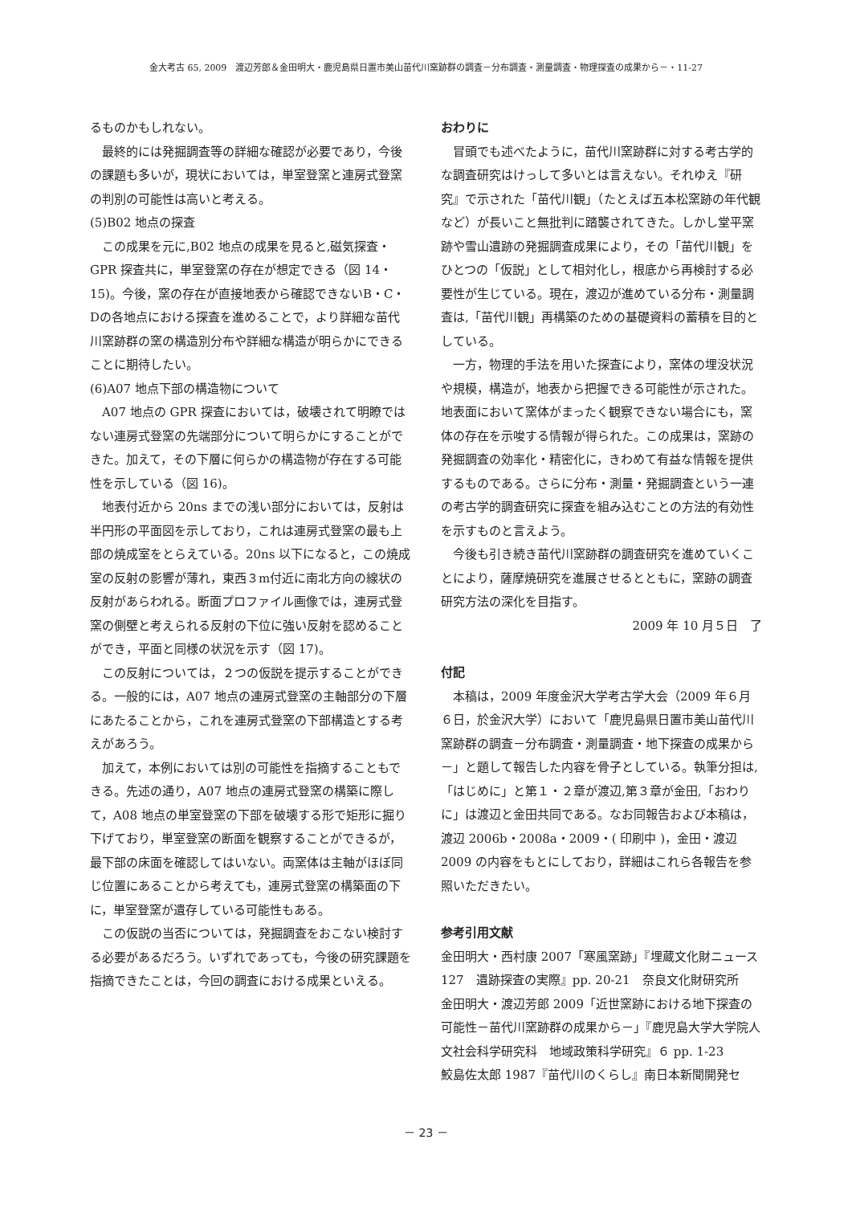金大考古 65, 2009　渡辺芳郎＆金田明大・鹿児島県日置市美山苗代川窯跡群の調査－分布調査・測量調査・物理探査の成果から－・11-27
るものかもしれない。
最終的には発掘調査等の詳細な確認が必要であり，今後の課題も多いが，現状においては，単室登窯と連房式登窯の判別の可能性は高いと考える。
(5)B02 地点の探査
この成果を元に,B02 地点の成果を見ると,磁気探査・GPR 探査共に，単室登窯の存在が想定できる（図 14・15)。今後，窯の存在が直接地表から確認できないB・C・Dの各地点における探査を進めることで，より詳細な苗代川窯跡群の窯の構造別分布や詳細な構造が明らかにできることに期待したい。
(6)A07 地点下部の構造物について
A07 地点の GPR 探査においては，破壊されて明瞭ではない連房式登窯の先端部分について明らかにすることができた。加えて，その下層に何らかの構造物が存在する可能性を示している（図 16)。
地表付近から 20ns までの浅い部分においては，反射は半円形の平面図を示しており，これは連房式登窯の最も上部の焼成室をとらえている。20ns 以下になると，この焼成室の反射の影響が薄れ，東西３m付近に南北方向の線状の反射があらわれる。断面プロファイル画像では，連房式登窯の側壁と考えられる反射の下位に強い反射を認めることができ，平面と同様の状況を示す（図 17)。
この反射については，２つの仮説を提示することができる。一般的には，A07 地点の連房式登窯の主軸部分の下層にあたることから，これを連房式登窯の下部構造とする考えがあろう。
加えて，本例においては別の可能性を指摘することもできる。先述の通り，A07 地点の連房式登窯の構築に際して，A08 地点の単室登窯の下部を破壊する形で矩形に掘り下げており，単室登窯の断面を観察することができるが，最下部の床面を確認してはいない。両窯体は主軸がほぼ同じ位置にあることから考えても，連房式登窯の構築面の下に，単室登窯が遺存している可能性もある。
この仮説の当否については，発掘調査をおこない検討する必要があるだろう。いずれであっても，今後の研究課題を指摘できたことは，今回の調査における成果といえる。
おわりに
冒頭でも述べたように，苗代川窯跡群に対する考古学的な調査研究はけっして多いとは言えない。それゆえ『研究』で示された「苗代川観」（たとえば五本松窯跡の年代観など）が長いこと無批判に踏襲されてきた。しかし堂平窯跡や雪山遺跡の発掘調査成果により，その「苗代川観」をひとつの「仮説」として相対化し，根底から再検討する必要性が生じている。現在，渡辺が進めている分布・測量調査は,「苗代川観」再構築のための基礎資料の蓄積を目的としている。
一方，物理的手法を用いた探査により，窯体の埋没状況や規模，構造が，地表から把握できる可能性が示された。地表面において窯体がまったく観察できない場合にも，窯体の存在を示唆する情報が得られた。この成果は，窯跡の発掘調査の効率化・精密化に，きわめて有益な情報を提供するものである。さらに分布・測量・発掘調査という一連の考古学的調査研究に探査を組み込むことの方法的有効性を示すものと言えよう。
今後も引き続き苗代川窯跡群の調査研究を進めていくことにより，薩摩焼研究を進展させるとともに，窯跡の調査研究方法の深化を目指す。
2009 年 10 月５日　了
付記
本稿は，2009 年度金沢大学考古学大会（2009 年６月６日，於金沢大学）において「鹿児島県日置市美山苗代川窯跡群の調査－分布調査・測量調査・地下探査の成果から－」と題して報告した内容を骨子としている。執筆分担は,「はじめに」と第１・２章が渡辺,第３章が金田,「おわりに」は渡辺と金田共同である。なお同報告および本稿は，渡辺 2006b・2008a・2009・( 印刷中 )，金田・渡辺 2009 の内容をもとにしており，詳細はこれら各報告を参照いただきたい。
参考引用文献
金田明大・西村康 2007「寒風窯跡」『埋蔵文化財ニュース 127　遺跡探査の実際』pp. 20-21　奈良文化財研究所
金田明大・渡辺芳郎 2009「近世窯跡における地下探査の可能性－苗代川窯跡群の成果から－」『鹿児島大学大学院人文社会科学研究科　地域政策科学研究』６ pp. 1-23
鮫島佐太郎 1987『苗代川のくらし』南日本新聞開発セ
－ 23 －